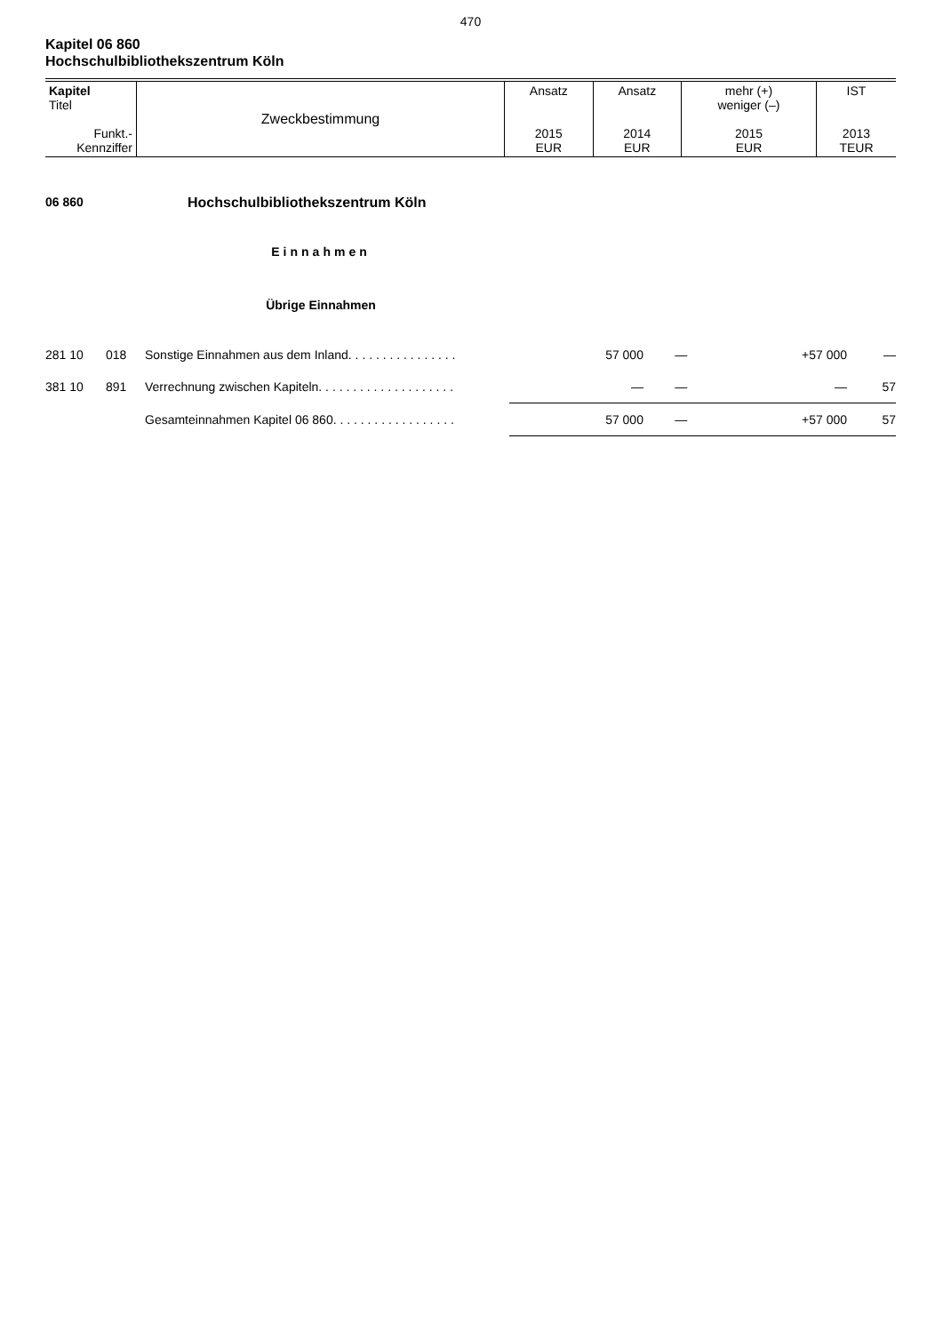470
Kapitel 06 860
Hochschulbibliothekszentrum Köln
| Kapitel Titel Funkt.- Kennziffer | Zweckbestimmung | Ansatz 2015 EUR | Ansatz 2014 EUR | mehr (+) weniger (–) 2015 EUR | IST 2013 TEUR |
06 860 Hochschulbibliothekszentrum Köln
Einnahmen
Übrige Einnahmen
| 281 10 | 018 | Sonstige Einnahmen aus dem Inland. . . . . . . . . . . . . . . . | 57 000 | — | +57 000 | — |
| 381 10 | 891 | Verrechnung zwischen Kapiteln. . . . . . . . . . . . . . . . . . . . | — | — | — | 57 |
| | | Gesamteinnahmen Kapitel 06 860. . . . . . . . . . . . . . . . . . | 57 000 | — | +57 000 | 57 |